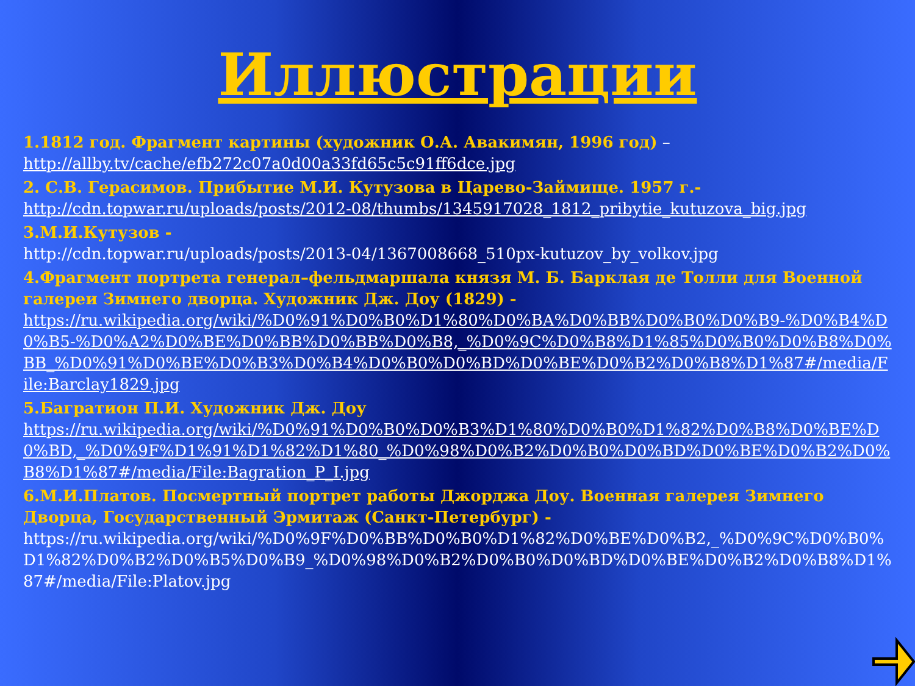Иллюстрации
1.1812 год. Фрагмент картины (художник О.А. Авакимян, 1996 год) –
http://allby.tv/cache/efb272c07a0d00a33fd65c5c91ff6dce.jpg
2. С.В. Герасимов. Прибытие М.И. Кутузова в Царево-Займище. 1957 г.-
http://cdn.topwar.ru/uploads/posts/2012-08/thumbs/1345917028_1812_pribytie_kutuzova_big.jpg
3.М.И.Кутузов -
http://cdn.topwar.ru/uploads/posts/2013-04/1367008668_510px-kutuzov_by_volkov.jpg
4.Фрагмент портрета генерал–фельдмаршала князя М. Б. Барклая де Толли для Военной галереи Зимнего дворца. Художник Дж. Доу (1829) -
https://ru.wikipedia.org/wiki/%D0%91%D0%B0%D1%80%D0%BA%D0%BB%D0%B0%D0%B9-%D0%B4%D0%B5-%D0%A2%D0%BE%D0%BB%D0%BB%D0%B8,_%D0%9C%D0%B8%D1%85%D0%B0%D0%B8%D0%BB_%D0%91%D0%BE%D0%B3%D0%B4%D0%B0%D0%BD%D0%BE%D0%B2%D0%B8%D1%87#/media/File:Barclay1829.jpg
5.Багратион П.И. Художник Дж. Доу
https://ru.wikipedia.org/wiki/%D0%91%D0%B0%D0%B3%D1%80%D0%B0%D1%82%D0%B8%D0%BE%D0%BD,_%D0%9F%D1%91%D1%82%D1%80_%D0%98%D0%B2%D0%B0%D0%BD%D0%BE%D0%B2%D0%B8%D1%87#/media/File:Bagration_P_I.jpg
6.М.И.Платов. Посмертный портрет работы Джорджа Доу. Военная галерея Зимнего Дворца, Государственный Эрмитаж (Санкт-Петербург) -
https://ru.wikipedia.org/wiki/%D0%9F%D0%BB%D0%B0%D1%82%D0%BE%D0%B2,_%D0%9C%D0%B0%D1%82%D0%B2%D0%B5%D0%B9_%D0%98%D0%B2%D0%B0%D0%BD%D0%BE%D0%B2%D0%B8%D1%87#/media/File:Platov.jpg